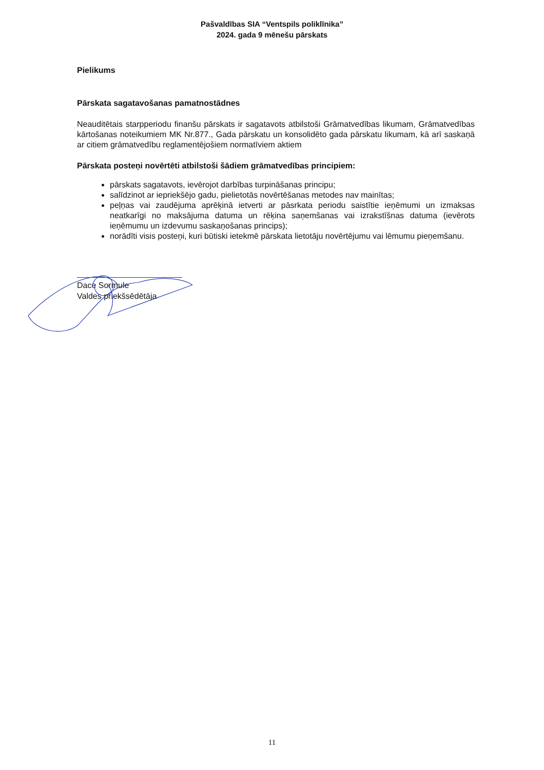Pašvaldības SIA “Ventspils poliklīnika”
2024. gada 9 mēnešu pārskats
Pielikums
Pārskata sagatavošanas pamatnostādnes
Neauditētais starpperiodu finanšu pārskats ir sagatavots atbilstoši Grāmatvedības likumam, Grāmatvedības kārtošanas noteikumiem MK Nr.877., Gada pārskatu un konsolidēto gada pārskatu likumam, kā arī saskaņā ar citiem grāmatvedību reglamentējošiem normatīviem aktiem
Pārskata posteņi novērtēti atbilstoši šādiem grāmatvedības principiem:
pārskats sagatavots, ievērojot darbības turpināšanas principu;
salīdzinot ar iepriekšējo gadu, pielietotās novērtēšanas metodes nav mainītas;
peļņas vai zaudējuma aprēķinā ietverti ar pāsrkata periodu saistītie ieņēmumi un izmaksas neatkarīgi no maksājuma datuma un rēķina saņemšanas vai izrakstīšnas datuma (ievērots ieņēmumu un izdevumu saskaņošanas princips);
norādīti visis posteņi, kuri būtiski ietekmē pārskata lietotāju novērtējumu vai lēmumu pieņemšanu.
Dace Sormule
Valdes priekšsēdētāja
11